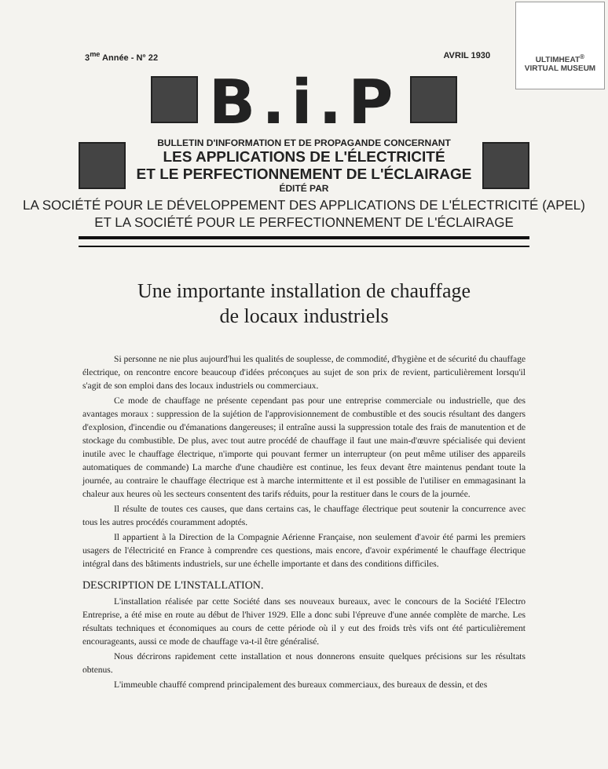ULTIMHEAT<sup>®</sup>
VIRTUAL MUSEUM
3<sup>me</sup> Année - N° 22 AVRIL 1930
B.i.P
BULLETIN D'INFORMATION ET DE PROPAGANDE CONCERNANT
LES APPLICATIONS DE L'ÉLECTRICITÉ
ET LE PERFECTIONNEMENT DE L'ÉCLAIRAGE
ÉDITÉ PAR
LA SOCIÉTÉ POUR LE DÉVELOPPEMENT DES APPLICATIONS DE L'ÉLECTRICITÉ (APEL)
ET LA SOCIÉTÉ POUR LE PERFECTIONNEMENT DE L'ÉCLAIRAGE
Une importante installation de chauffage
de locaux industriels
Si personne ne nie plus aujourd'hui les qualités de souplesse, de commodité, d'hygiène et de sécurité du chauffage électrique, on rencontre encore beaucoup d'idées préconçues au sujet de son prix de revient, particulièrement lorsqu'il s'agit de son emploi dans des locaux industriels ou commerciaux.
Ce mode de chauffage ne présente cependant pas pour une entreprise commerciale ou industrielle, que des avantages moraux : suppression de la sujétion de l'approvisionnement de combustible et des soucis résultant des dangers d'explosion, d'incendie ou d'émanations dangereuses; il entraîne aussi la suppression totale des frais de manutention et de stockage du combustible. De plus, avec tout autre procédé de chauffage il faut une main-d'œuvre spécialisée qui devient inutile avec le chauffage électrique, n'importe qui pouvant fermer un interrupteur (on peut même utiliser des appareils automatiques de commande) La marche d'une chaudière est continue, les feux devant être maintenus pendant toute la journée, au contraire le chauffage électrique est à marche intermittente et il est possible de l'utiliser en emmagasinant la chaleur aux heures où les secteurs consentent des tarifs réduits, pour la restituer dans le cours de la journée.
Il résulte de toutes ces causes, que dans certains cas, le chauffage électrique peut soutenir la concurrence avec tous les autres procédés couramment adoptés.
Il appartient à la Direction de la Compagnie Aérienne Française, non seulement d'avoir été parmi les premiers usagers de l'électricité en France à comprendre ces questions, mais encore, d'avoir expérimenté le chauffage électrique intégral dans des bâtiments industriels, sur une échelle importante et dans des conditions difficiles.
DESCRIPTION DE L'INSTALLATION.
L'installation réalisée par cette Société dans ses nouveaux bureaux, avec le concours de la Société l'Electro Entreprise, a été mise en route au début de l'hiver 1929. Elle a donc subi l'épreuve d'une année complète de marche. Les résultats techniques et économiques au cours de cette période où il y eut des froids très vifs ont été particulièrement encourageants, aussi ce mode de chauffage va-t-il être généralisé.
Nous décrirons rapidement cette installation et nous donnerons ensuite quelques précisions sur les résultats obtenus.
L'immeuble chauffé comprend principalement des bureaux commerciaux, des bureaux de dessin, et des